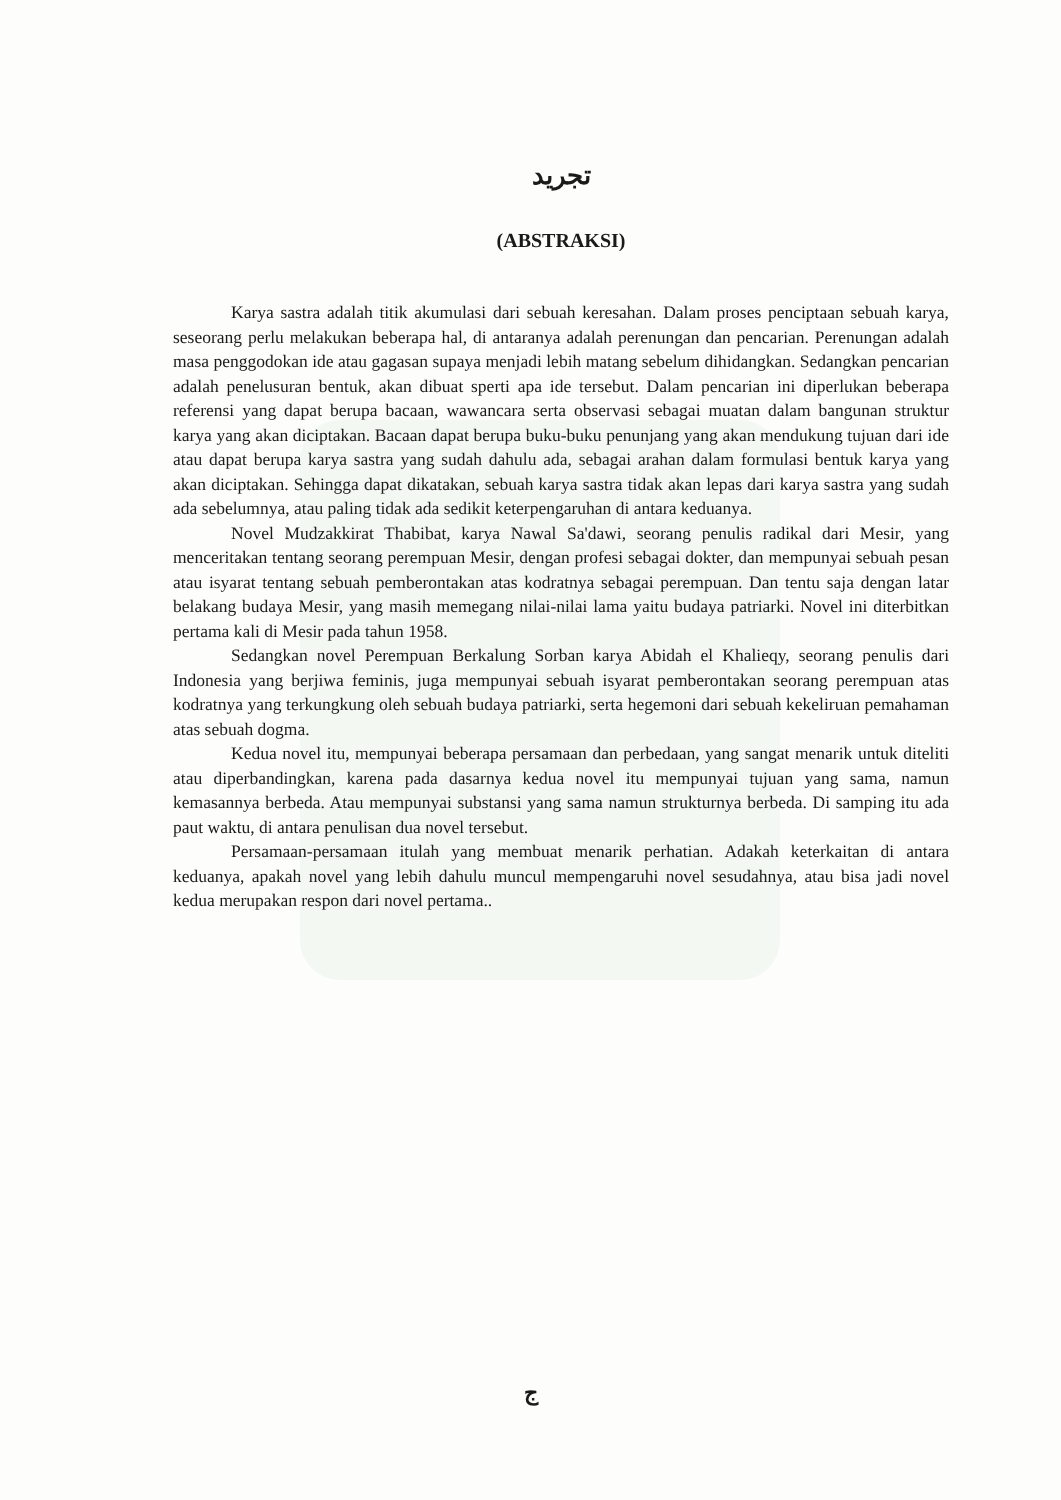تجريد
(ABSTRAKSI)
Karya sastra adalah titik akumulasi dari sebuah keresahan. Dalam proses penciptaan sebuah karya, seseorang perlu melakukan beberapa hal, di antaranya adalah perenungan dan pencarian. Perenungan adalah masa penggodokan ide atau gagasan supaya menjadi lebih matang sebelum dihidangkan. Sedangkan pencarian adalah penelusuran bentuk, akan dibuat sperti apa ide tersebut. Dalam pencarian ini diperlukan beberapa referensi yang dapat berupa bacaan, wawancara serta observasi sebagai muatan dalam bangunan struktur karya yang akan diciptakan. Bacaan dapat berupa buku-buku penunjang yang akan mendukung tujuan dari ide atau dapat berupa karya sastra yang sudah dahulu ada, sebagai arahan dalam formulasi bentuk karya yang akan diciptakan. Sehingga dapat dikatakan, sebuah karya sastra tidak akan lepas dari karya sastra yang sudah ada sebelumnya, atau paling tidak ada sedikit keterpengaruhan di antara keduanya.
Novel Mudzakkirat Thabibat, karya Nawal Sa'dawi, seorang penulis radikal dari Mesir, yang menceritakan tentang seorang perempuan Mesir, dengan profesi sebagai dokter, dan mempunyai sebuah pesan atau isyarat tentang sebuah pemberontakan atas kodratnya sebagai perempuan. Dan tentu saja dengan latar belakang budaya Mesir, yang masih memegang nilai-nilai lama yaitu budaya patriarki. Novel ini diterbitkan pertama kali di Mesir pada tahun 1958.
Sedangkan novel Perempuan Berkalung Sorban karya Abidah el Khalieqy, seorang penulis dari Indonesia yang berjiwa feminis, juga mempunyai sebuah isyarat pemberontakan seorang perempuan atas kodratnya yang terkungkung oleh sebuah budaya patriarki, serta hegemoni dari sebuah kekeliruan pemahaman atas sebuah dogma.
Kedua novel itu, mempunyai beberapa persamaan dan perbedaan, yang sangat menarik untuk diteliti atau diperbandingkan, karena pada dasarnya kedua novel itu mempunyai tujuan yang sama, namun kemasannya berbeda. Atau mempunyai substansi yang sama namun strukturnya berbeda. Di samping itu ada paut waktu, di antara penulisan dua novel tersebut.
Persamaan-persamaan itulah yang membuat menarik perhatian. Adakah keterkaitan di antara keduanya, apakah novel yang lebih dahulu muncul mempengaruhi novel sesudahnya, atau bisa jadi novel kedua merupakan respon dari novel pertama..
ج